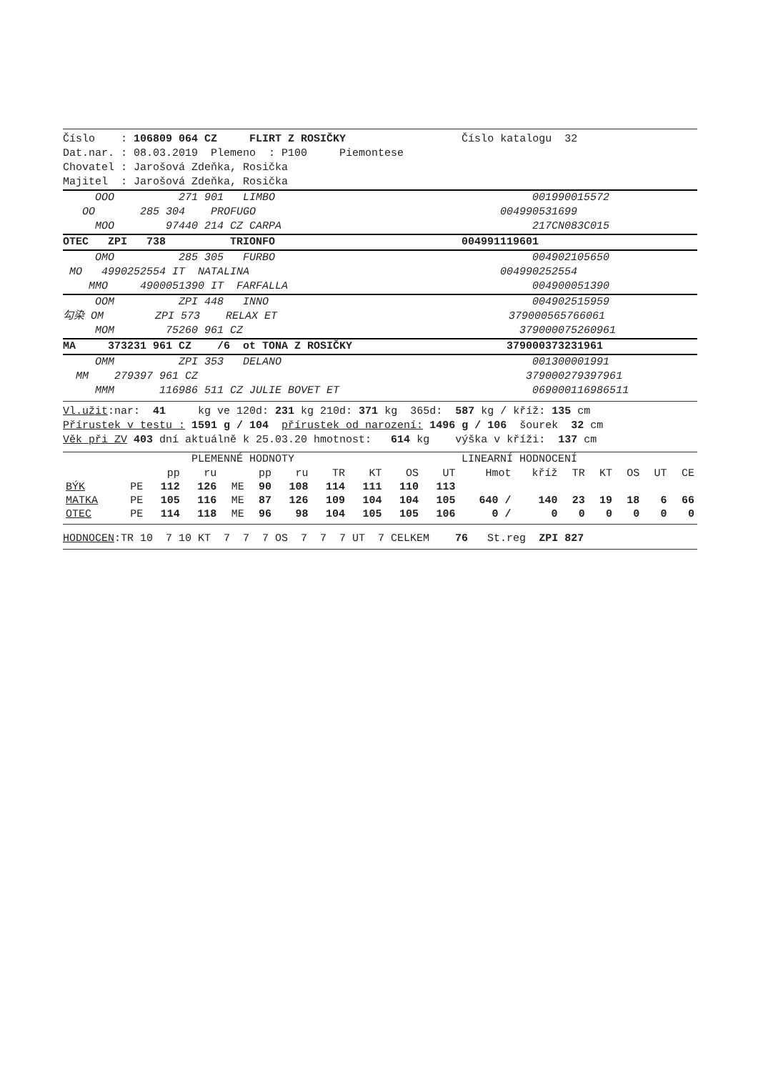Číslo : 106809 064 CZ FLIRT Z ROSIČKY Číslo katalogu 32
Dat.nar. : 08.03.2019 Plemeno : P100 Piemontese
Chovatel : Jarošová Zdeňka, Rosička
Majitel : Jarošová Zdeňka, Rosička
OOO 271 901 LIMBO 001990015572
OO 285 304 PROFUGO 004990531699
MOO 97440 214 CZ CARPA 217CN083C015
OTEC ZPI 738 TRIONFO 004991119601
OMO 285 305 FURBO 004902105650
MO 4990252554 IT NATALINA 004990252554
MMO 4900051390 IT FARFALLA 004900051390
OOM ZPI 448 INNO 004902515959
勾染 OM ZPI 573 RELAX ET 379000565766061
MOM 75260 961 CZ 379000075260961
MA 373231 961 CZ /6 ot TONA Z ROSIČKY 379000373231961
OMM ZPI 353 DELANO 001300001991
MM 279397 961 CZ 379000279397961
MMM 116986 511 CZ JULIE BOVET ET 069000116986511
Vl.užit:nar: 41 kg ve 120d: 231 kg 210d: 371 kg 365d: 587 kg / kříž: 135 cm
Přírustek v testu : 1591 g / 104 přírustek od narození: 1496 g / 106 šourek 32 cm
Věk při ZV 403 dní aktuálně k 25.03.20 hmotnost: 614 kg výška v kříži: 137 cm
PLEMENNÉ HODNOTY LINEARNÍ HODNOCENÍ
| | | pp | ru | | pp | ru | TR | KT | OS | UT | Hmot | kříž | TR | KT | OS | UT | CE |
| --- | --- | --- | --- | --- | --- | --- | --- | --- | --- | --- | --- | --- | --- | --- | --- | --- | --- |
| BÝK | PE | 112 | 126 | ME | 90 | 108 | 114 | 111 | 110 | 113 | | | | | | | |
| MATKA | PE | 105 | 116 | ME | 87 | 126 | 109 | 104 | 104 | 105 | 640 / | 140 | 23 | 19 | 18 | 6 | 66 |
| OTEC | PE | 114 | 118 | ME | 96 | 98 | 104 | 105 | 105 | 106 | 0 / | 0 | 0 | 0 | 0 | 0 | 0 |
HODNOCEN:TR 10 7 10 KT 7 7 7 OS 7 7 7 UT 7 CELKEM 76 St.reg ZPI 827